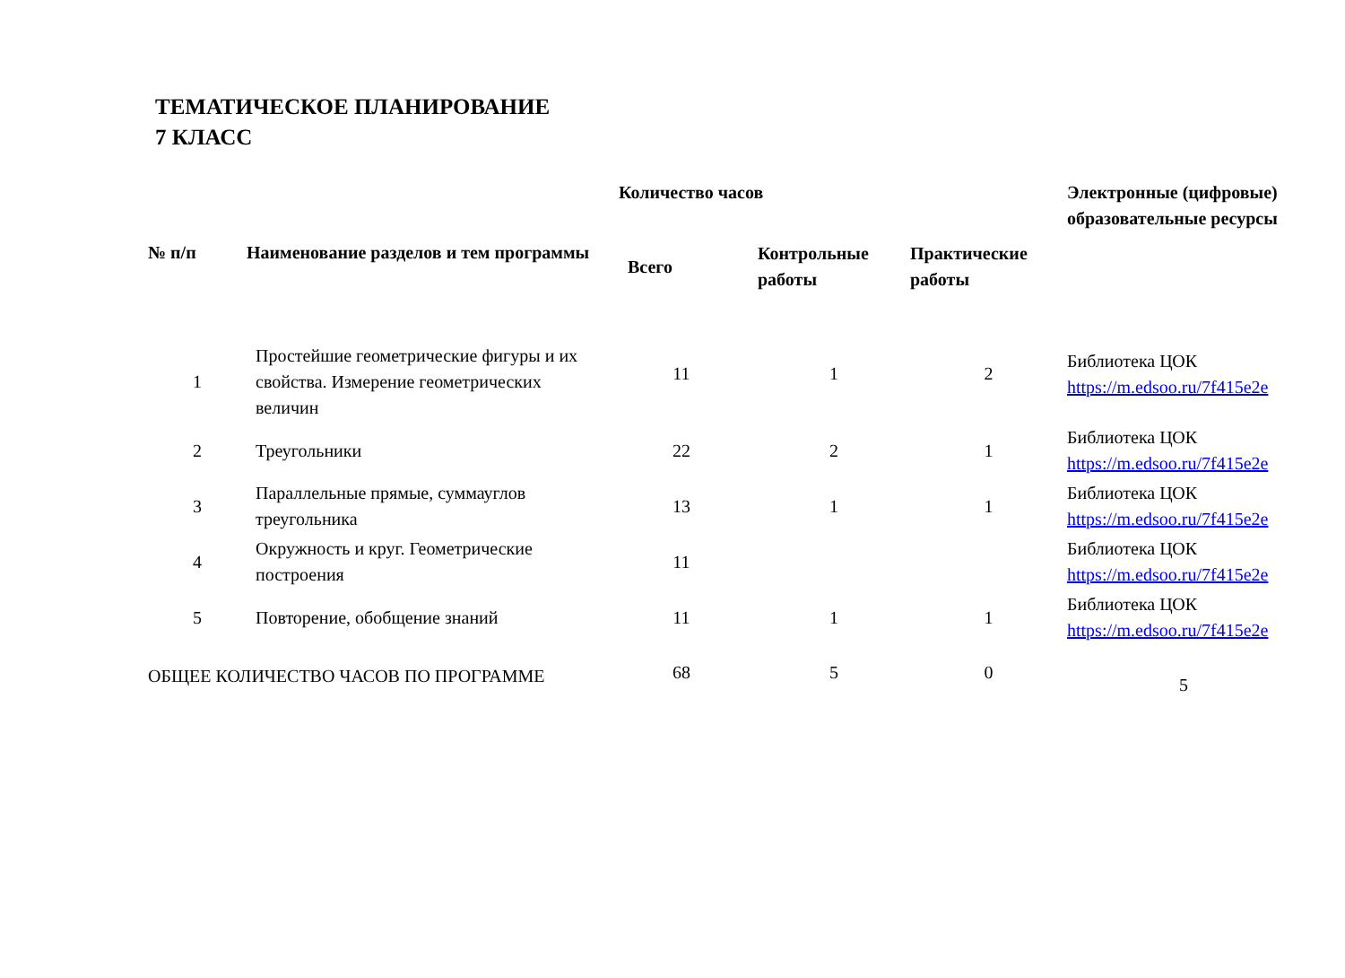ТЕМАТИЧЕСКОЕ ПЛАНИРОВАНИЕ
7 КЛАСС
| № п/п | Наименование разделов и тем программы | Количество часов | | | Электронные (цифровые) образовательные ресурсы |
| --- | --- | --- | --- | --- | --- |
| | | Всего | Контрольные работы | Практические работы | |
| 1 | Простейшие геометрические фигуры и их свойства. Измерение геометрических величин | 11 | 1 | 2 | Библиотека ЦОК https://m.edsoo.ru/7f415e2e |
| 2 | Треугольники | 22 | 2 | 1 | Библиотека ЦОК https://m.edsoo.ru/7f415e2e |
| 3 | Параллельные прямые, суммауглов треугольника | 13 | 1 | 1 | Библиотека ЦОК https://m.edsoo.ru/7f415e2e |
| 4 | Окружность и круг. Геометрические построения | 11 | | | Библиотека ЦОК https://m.edsoo.ru/7f415e2e |
| 5 | Повторение, обобщение знаний | 11 | 1 | 1 | Библиотека ЦОК https://m.edsoo.ru/7f415e2e |
| ОБЩЕЕ КОЛИЧЕСТВО ЧАСОВ ПО ПРОГРАММЕ | | 68 | 5 | 0 | 5 |